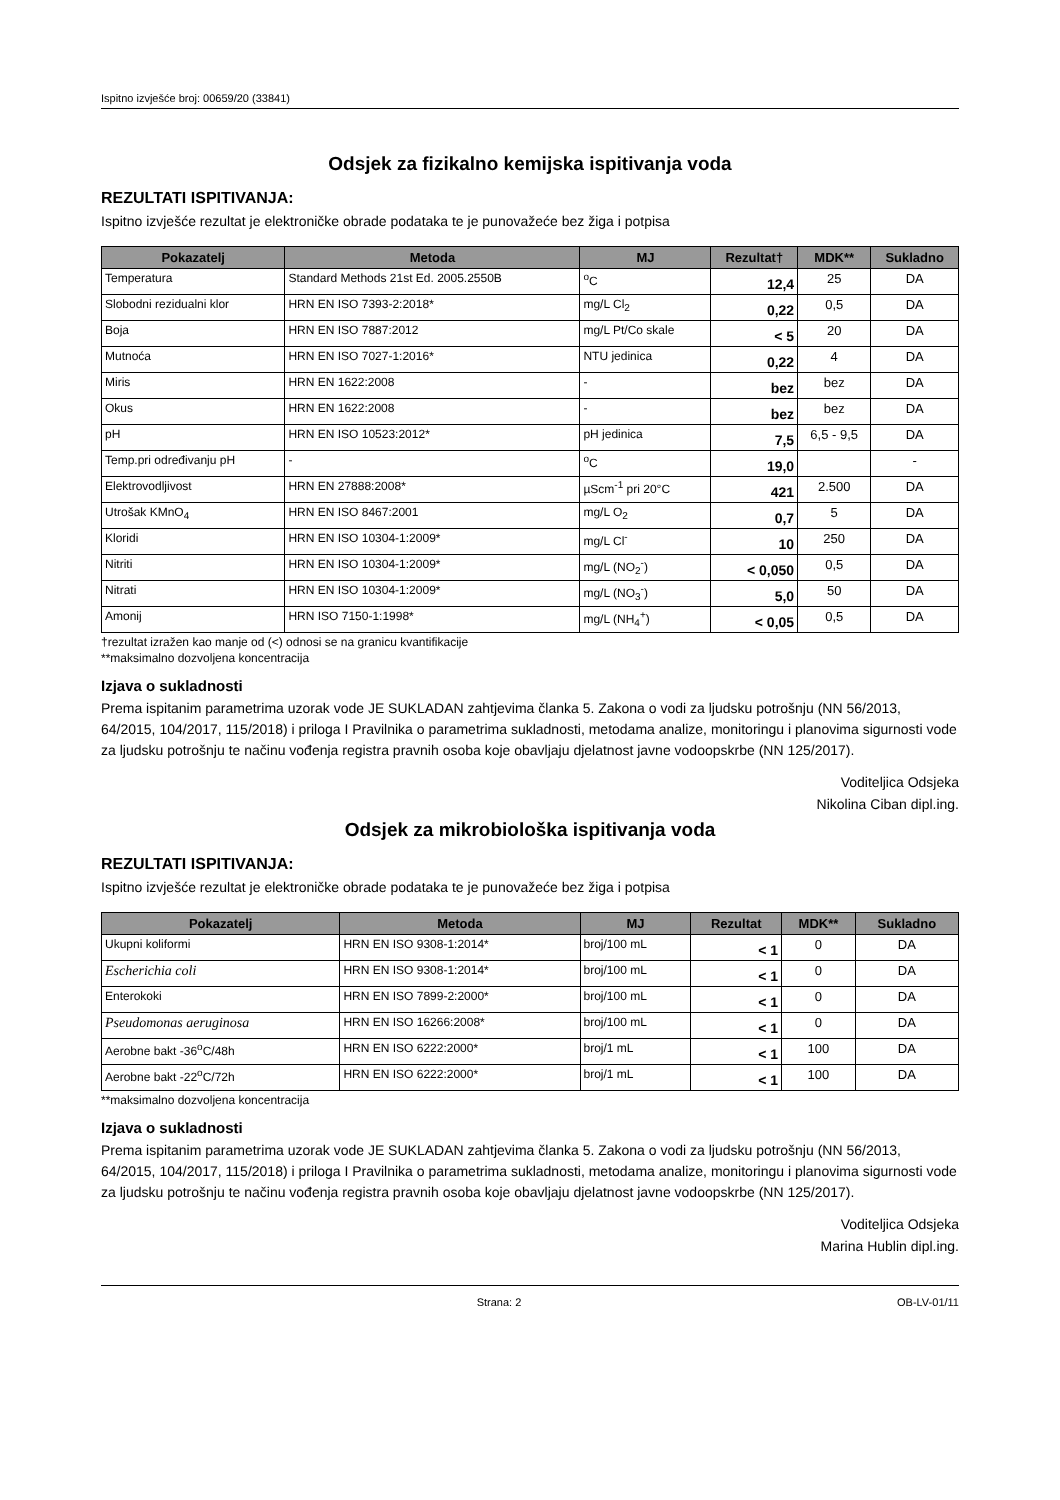Ispitno izvješće broj: 00659/20 (33841)
Odsjek za fizikalno kemijska ispitivanja voda
REZULTATI ISPITIVANJA:
Ispitno izvješće rezultat je elektroničke obrade podataka te je punovažeće bez žiga i potpisa
| Pokazatelj | Metoda | MJ | Rezultat† | MDK** | Sukladno |
| --- | --- | --- | --- | --- | --- |
| Temperatura | Standard Methods 21st Ed. 2005.2550B | <sup>o</sup> C | 12,4 | 25 | DA |
| Slobodni rezidualni klor | HRN EN ISO 7393-2:2018* | mg/L Cl<sub>2</sub> | 0,22 | 0,5 | DA |
| Boja | HRN EN ISO 7887:2012 | mg/L Pt/Co skale | < 5 | 20 | DA |
| Mutnoća | HRN EN ISO 7027-1:2016* | NTU jedinica | 0,22 | 4 | DA |
| Miris | HRN EN 1622:2008 | - | bez | bez | DA |
| Okus | HRN EN 1622:2008 | - | bez | bez | DA |
| pH | HRN EN ISO 10523:2012* | pH jedinica | 7,5 | 6,5 - 9,5 | DA |
| Temp.pri određivanju pH | - | <sup>o</sup> C | 19,0 | | - |
| Elektrovodljivost | HRN EN 27888:2008* | µScm<sup>-1</sup> pri 20°C | 421 | 2.500 | DA |
| Utrošak KMnO<sub>4</sub> | HRN EN ISO 8467:2001 | mg/L O<sub>2</sub> | 0,7 | 5 | DA |
| Kloridi | HRN EN ISO 10304-1:2009* | mg/L Cl<sup>-</sup> | 10 | 250 | DA |
| Nitriti | HRN EN ISO 10304-1:2009* | mg/L (NO<sub>2</sub><sup>-</sup>) | < 0,050 | 0,5 | DA |
| Nitrati | HRN EN ISO 10304-1:2009* | mg/L (NO<sub>3</sub><sup>-</sup>) | 5,0 | 50 | DA |
| Amonij | HRN ISO 7150-1:1998* | mg/L (NH<sub>4</sub><sup>+</sup>) | < 0,05 | 0,5 | DA |
†rezultat izražen kao manje od (<) odnosi se na granicu kvantifikacije
**maksimalno dozvoljena koncentracija
Izjava o sukladnosti
Prema ispitanim parametrima uzorak vode JE SUKLADAN zahtjevima članka 5. Zakona o vodi za ljudsku potrošnju (NN 56/2013, 64/2015, 104/2017, 115/2018) i priloga I Pravilnika o parametrima sukladnosti, metodama analize, monitoringu i planovima sigurnosti vode za ljudsku potrošnju te načinu vođenja registra pravnih osoba koje obavljaju djelatnost javne vodoopskrbe (NN 125/2017).
Voditeljica Odsjeka
Nikolina Ciban dipl.ing.
Odsjek za mikrobiološka ispitivanja voda
REZULTATI ISPITIVANJA:
Ispitno izvješće rezultat je elektroničke obrade podataka te je punovažeće bez žiga i potpisa
| Pokazatelj | Metoda | MJ | Rezultat | MDK** | Sukladno |
| --- | --- | --- | --- | --- | --- |
| Ukupni koliformi | HRN EN ISO 9308-1:2014* | broj/100 mL | < 1 | 0 | DA |
| Escherichia coli | HRN EN ISO 9308-1:2014* | broj/100 mL | < 1 | 0 | DA |
| Enterokoki | HRN EN ISO 7899-2:2000* | broj/100 mL | < 1 | 0 | DA |
| Pseudomonas aeruginosa | HRN EN ISO 16266:2008* | broj/100 mL | < 1 | 0 | DA |
| Aerobne bakt -36<sup>o</sup>C/48h | HRN EN ISO 6222:2000* | broj/1 mL | < 1 | 100 | DA |
| Aerobne bakt -22<sup>o</sup>C/72h | HRN EN ISO 6222:2000* | broj/1 mL | < 1 | 100 | DA |
**maksimalno dozvoljena koncentracija
Izjava o sukladnosti
Prema ispitanim parametrima uzorak vode JE SUKLADAN zahtjevima članka 5. Zakona o vodi za ljudsku potrošnju (NN 56/2013, 64/2015, 104/2017, 115/2018) i priloga I Pravilnika o parametrima sukladnosti, metodama analize, monitoringu i planovima sigurnosti vode za ljudsku potrošnju te načinu vođenja registra pravnih osoba koje obavljaju djelatnost javne vodoopskrbe (NN 125/2017).
Voditeljica Odsjeka
Marina Hublin dipl.ing.
Strana: 2 OB-LV-01/11